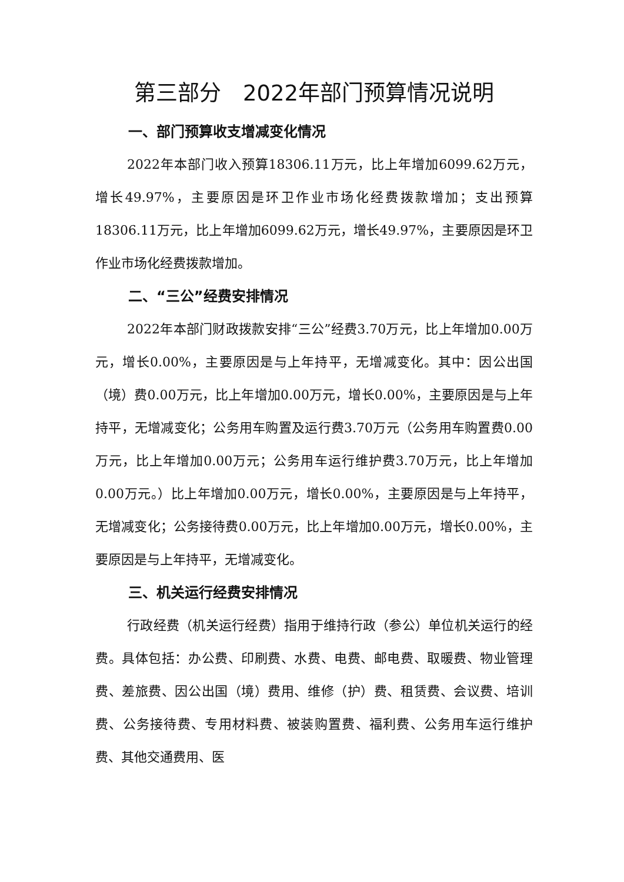第三部分　2022年部门预算情况说明
一、部门预算收支增减变化情况
2022年本部门收入预算18306.11万元，比上年增加6099.62万元，增长49.97%，主要原因是环卫作业市场化经费拨款增加；支出预算18306.11万元，比上年增加6099.62万元，增长49.97%，主要原因是环卫作业市场化经费拨款增加。
二、“三公”经费安排情况
2022年本部门财政拨款安排“三公”经费3.70万元，比上年增加0.00万元，增长0.00%，主要原因是与上年持平，无增减变化。其中：因公出国（境）费0.00万元，比上年增加0.00万元，增长0.00%，主要原因是与上年持平，无增减变化；公务用车购置及运行费3.70万元（公务用车购置费0.00万元，比上年增加0.00万元；公务用车运行维护费3.70万元，比上年增加0.00万元。）比上年增加0.00万元，增长0.00%，主要原因是与上年持平，无增减变化；公务接待费0.00万元，比上年增加0.00万元，增长0.00%，主要原因是与上年持平，无增减变化。
三、机关运行经费安排情况
行政经费（机关运行经费）指用于维持行政（参公）单位机关运行的经费。具体包括：办公费、印刷费、水费、电费、邮电费、取暖费、物业管理费、差旅费、因公出国（境）费用、维修（护）费、租赁费、会议费、培训费、公务接待费、专用材料费、被装购置费、福利费、公务用车运行维护费、其他交通费用、医